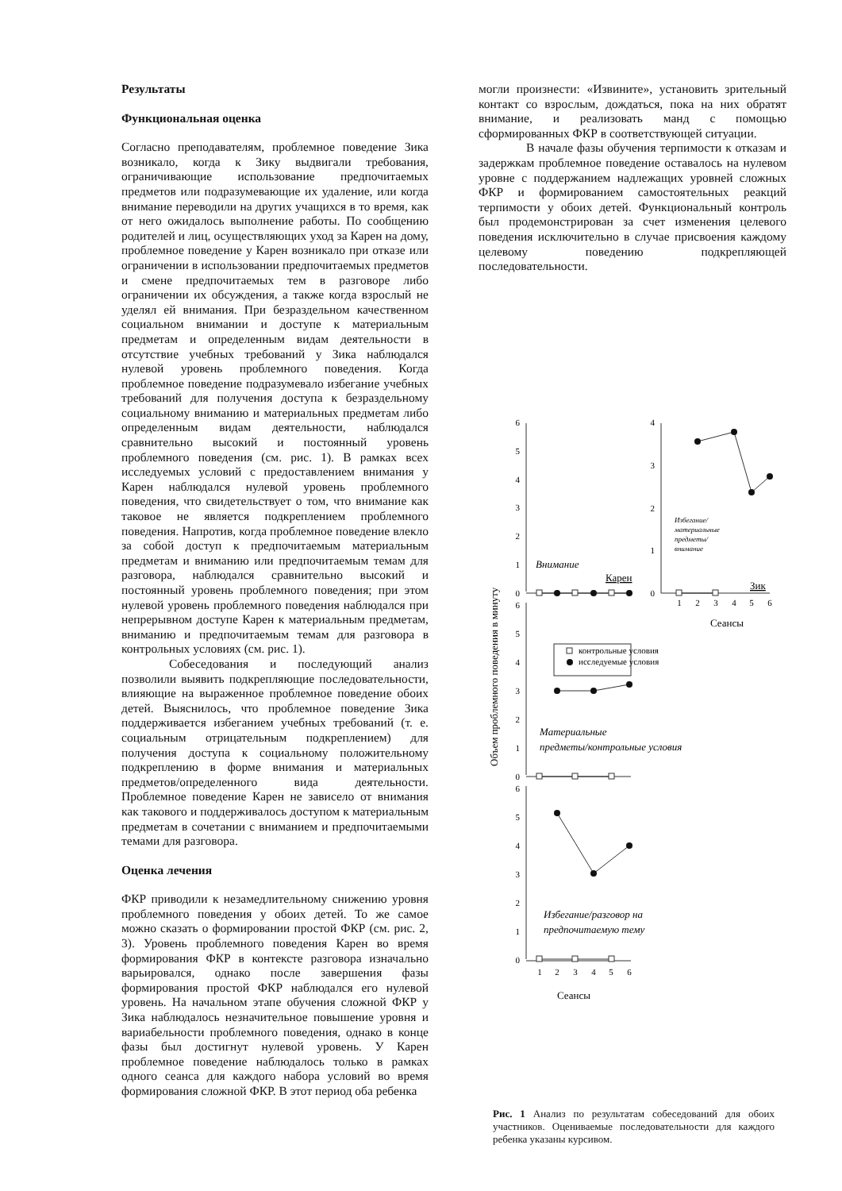Результаты
Функциональная оценка
Согласно преподавателям, проблемное поведение Зика возникало, когда к Зику выдвигали требования, ограничивающие использование предпочитаемых предметов или подразумевающие их удаление, или когда внимание переводили на других учащихся в то время, как от него ожидалось выполнение работы. По сообщению родителей и лиц, осуществляющих уход за Карен на дому, проблемное поведение у Карен возникало при отказе или ограничении в использовании предпочитаемых предметов и смене предпочитаемых тем в разговоре либо ограничении их обсуждения, а также когда взрослый не уделял ей внимания. При безраздельном качественном социальном внимании и доступе к материальным предметам и определенным видам деятельности в отсутствие учебных требований у Зика наблюдался нулевой уровень проблемного поведения. Когда проблемное поведение подразумевало избегание учебных требований для получения доступа к безраздельному социальному вниманию и материальных предметам либо определенным видам деятельности, наблюдался сравнительно высокий и постоянный уровень проблемного поведения (см. рис. 1). В рамках всех исследуемых условий с предоставлением внимания у Карен наблюдался нулевой уровень проблемного поведения, что свидетельствует о том, что внимание как таковое не является подкреплением проблемного поведения. Напротив, когда проблемное поведение влекло за собой доступ к предпочитаемым материальным предметам и вниманию или предпочитаемым темам для разговора, наблюдался сравнительно высокий и постоянный уровень проблемного поведения; при этом нулевой уровень проблемного поведения наблюдался при непрерывном доступе Карен к материальным предметам, вниманию и предпочитаемым темам для разговора в контрольных условиях (см. рис. 1).
Собеседования и последующий анализ позволили выявить подкрепляющие последовательности, влияющие на выраженное проблемное поведение обоих детей. Выяснилось, что проблемное поведение Зика поддерживается избеганием учебных требований (т. е. социальным отрицательным подкреплением) для получения доступа к социальному положительному подкреплению в форме внимания и материальных предметов/определенного вида деятельности. Проблемное поведение Карен не зависело от внимания как такового и поддерживалось доступом к материальным предметам в сочетании с вниманием и предпочитаемыми темами для разговора.
Оценка лечения
ФКР приводили к незамедлительному снижению уровня проблемного поведения у обоих детей. То же самое можно сказать о формировании простой ФКР (см. рис. 2, 3). Уровень проблемного поведения Карен во время формирования ФКР в контексте разговора изначально варьировался, однако после завершения фазы формирования простой ФКР наблюдался его нулевой уровень. На начальном этапе обучения сложной ФКР у Зика наблюдалось незначительное повышение уровня и вариабельности проблемного поведения, однако в конце фазы был достигнут нулевой уровень. У Карен проблемное поведение наблюдалось только в рамках одного сеанса для каждого набора условий во время формирования сложной ФКР. В этот период оба ребенка
могли произнести: «Извините», установить зрительный контакт со взрослым, дождаться, пока на них обратят внимание, и реализовать манд с помощью сформированных ФКР в соответствующей ситуации.
В начале фазы обучения терпимости к отказам и задержкам проблемное поведение оставалось на нулевом уровне с поддержанием надлежащих уровней сложных ФКР и формированием самостоятельных реакций терпимости у обоих детей. Функциональный контроль был продемонстрирован за счет изменения целевого поведения исключительно в случае присвоения каждому целевому поведению подкрепляющей последовательности.
6
5
4
3
2
1
0
4
3
2
1
0
6
5
4
3
2
1
0
6
5
4
3
2
1
0
1
2
3
4
5
6
1
2
3
4
5
6
Сеансы
Сеансы
Внимание
Карен
Зик
Избегание/
материальные
предметы/
внимание
контрольные условия
исследуемые условия
Материальные
предметы/контрольные условия
Избегание/разговор на
предпочитаемую тему
Объем проблемного поведения в минуту
Рис. 1 Анализ по результатам собеседований для обоих участников. Оцениваемые последовательности для каждого ребенка указаны курсивом.